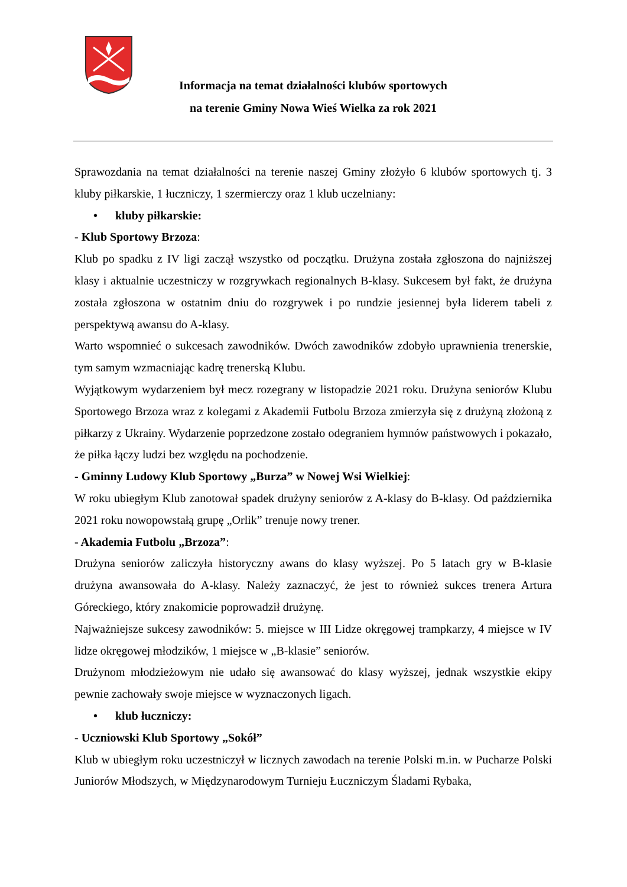Informacja na temat działalności klubów sportowych
na terenie Gminy Nowa Wieś Wielka za rok 2021
Sprawozdania na temat działalności na terenie naszej Gminy złożyło 6 klubów sportowych tj. 3 kluby piłkarskie, 1 łuczniczy, 1 szermierczy oraz 1 klub uczelniany:
• kluby piłkarskie:
- Klub Sportowy Brzoza:
Klub po spadku z IV ligi zaczął wszystko od początku. Drużyna została zgłoszona do najniższej klasy i aktualnie uczestniczy w rozgrywkach regionalnych B-klasy. Sukcesem był fakt, że drużyna została zgłoszona w ostatnim dniu do rozgrywek i po rundzie jesiennej była liderem tabeli z perspektywą awansu do A-klasy.
Warto wspomnieć o sukcesach zawodników. Dwóch zawodników zdobyło uprawnienia trenerskie, tym samym wzmacniając kadrę trenerską Klubu.
Wyjątkowym wydarzeniem był mecz rozegrany w listopadzie 2021 roku. Drużyna seniorów Klubu Sportowego Brzoza wraz z kolegami z Akademii Futbolu Brzoza zmierzyła się z drużyną złożoną z piłkarzy z Ukrainy. Wydarzenie poprzedzone zostało odegraniem hymnów państwowych i pokazało, że piłka łączy ludzi bez względu na pochodzenie.
- Gminny Ludowy Klub Sportowy „Burza” w Nowej Wsi Wielkiej:
W roku ubiegłym Klub zanotował spadek drużyny seniorów z A-klasy do B-klasy. Od października 2021 roku nowopowstałą grupę „Orlik” trenuje nowy trener.
- Akademia Futbolu „Brzoza”:
Drużyna seniorów zaliczyła historyczny awans do klasy wyższej. Po 5 latach gry w B-klasie drużyna awansowała do A-klasy. Należy zaznaczyć, że jest to również sukces trenera Artura Góreckiego, który znakomicie poprowadził drużynę.
Najważniejsze sukcesy zawodników: 5. miejsce w III Lidze okręgowej trampkarzy, 4 miejsce w IV lidze okręgowej młodzików, 1 miejsce w „B-klasie” seniorów.
Drużynom młodzieżowym nie udało się awansować do klasy wyższej, jednak wszystkie ekipy pewnie zachowały swoje miejsce w wyznaczonych ligach.
• klub łuczniczy:
- Uczniowski Klub Sportowy „Sokół”
Klub w ubiegłym roku uczestniczył w licznych zawodach na terenie Polski m.in. w Pucharze Polski Juniorów Młodszych, w Międzynarodowym Turnieju Łuczniczym Śladami Rybaka,